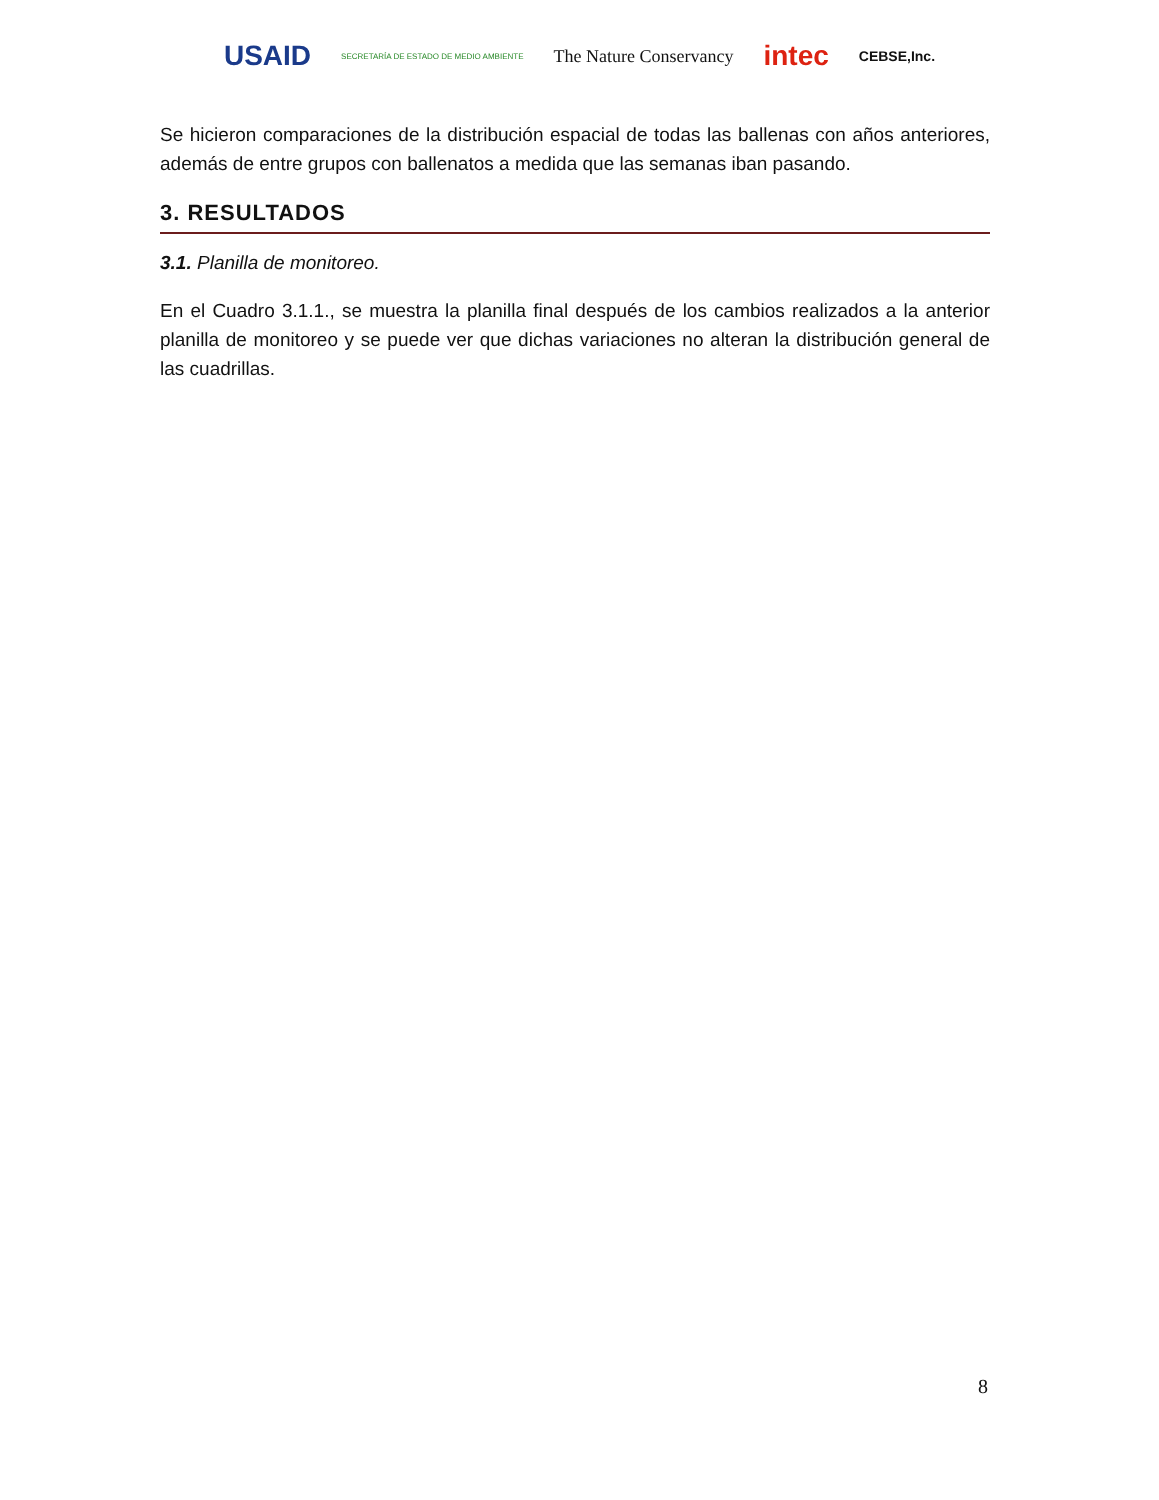USAID SECRETARÍA DE ESTADO DE MEDIO AMBIENTE The Nature Conservancy intec CEBSE,Inc.
Se hicieron comparaciones de la distribución espacial de todas las ballenas con años anteriores, además de entre grupos con ballenatos a medida que las semanas iban pasando.
3. RESULTADOS
3.1. Planilla de monitoreo.
En el Cuadro 3.1.1., se muestra la planilla final después de los cambios realizados a la anterior planilla de monitoreo y se puede ver que dichas variaciones no alteran la distribución general de las cuadrillas.
8